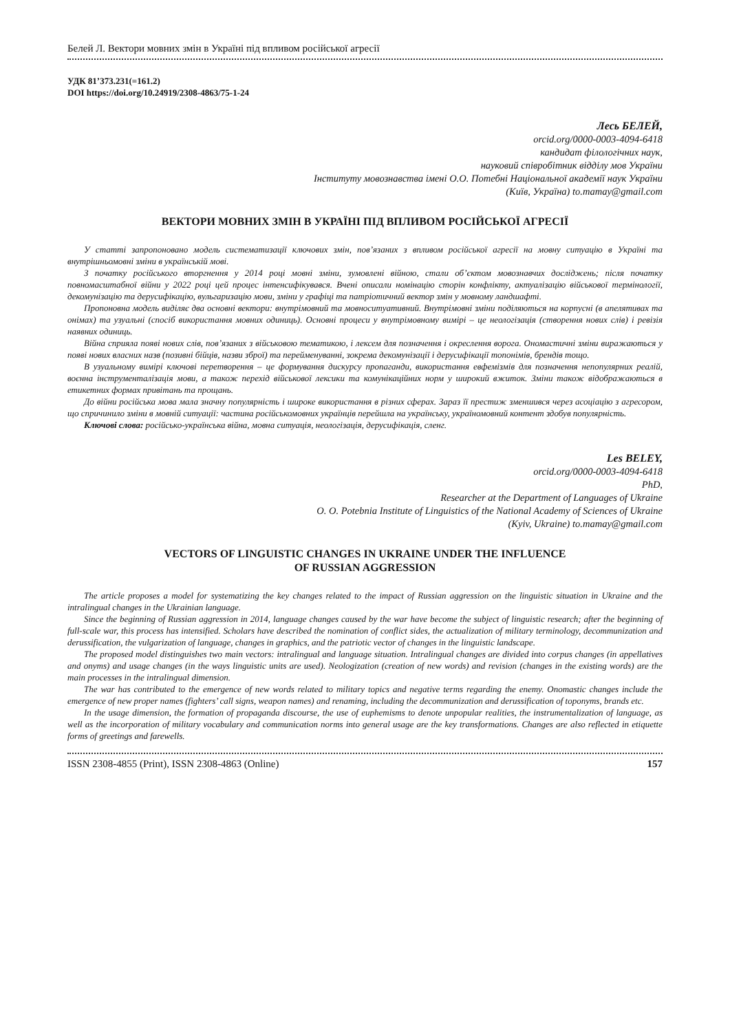Белей Л. Вектори мовних змін в Україні під впливом російської агресії
УДК 81’373.231(=161.2)
DOI https://doi.org/10.24919/2308-4863/75-1-24
Лесь БЕЛЕЙ,
orcid.org/0000-0003-4094-6418
кандидат філологічних наук,
науковий співробітник відділу мов України
Інституту мовознавства імені О.О. Потебні Національної академії наук України
(Київ, Україна) to.mamay@gmail.com
ВЕКТОРИ МОВНИХ ЗМІН В УКРАЇНІ ПІД ВПЛИВОМ РОСІЙСЬКОЇ АГРЕСІЇ
У статті запропоновано модель систематизації ключових змін, пов’язаних з впливом російської агресії на мовну ситуацію в Україні та внутрішньомовні зміни в українській мові.
З початку російського вторгнення у 2014 році мовні зміни, зумовлені війною, стали об’єктом мовознавчих досліджень; після початку повномасштабної війни у 2022 році цей процес інтенсифікувався. Вчені описали номінацію сторін конфлікту, актуалізацію військової термінології, декомунізацію та дерусифікацію, вульгаризацію мови, зміни у графіці та патріотичний вектор змін у мовному ландшафті.
Пропоновна модель виділяє два основні вектори: внутрімовний та мовноситуативний. Внутрімовні зміни поділяються на корпусні (в апелятивах та онімах) та узуальні (спосіб використання мовних одиниць). Основні процеси у внутрімовному вимірі – це неологізація (створення нових слів) і ревізія наявних одиниць.
Війна сприяла появі нових слів, пов’язаних з військовою тематикою, і лексем для позначення і окреслення ворога. Ономастичні зміни виражаються у появі нових власних назв (позивні бійців, назви зброї) та перейменуванні, зокрема декомунізації і дерусифікації топонімів, брендів тощо.
В узуальному вимірі ключові перетворення – це формування дискурсу пропаганди, використання евфемізмів для позначення непопулярних реалій, воєнна інструменталізація мови, а також перехід військової лексики та комунікаційних норм у широкий вжиток. Зміни також відображаються в етикетних формах привітань та прощань.
До війни російська мова мала значну популярність і широке використання в різних сферах. Зараз її престиж зменшився через асоціацію з агресором, що спричинило зміни в мовній ситуації: частина російськомовних українців перейшла на українську, україномовний контент здобув популярність.
Ключові слова: російсько-українська війна, мовна ситуація, неологізація, дерусифікація, сленг.
Les BELEY,
orcid.org/0000-0003-4094-6418
PhD,
Researcher at the Department of Languages of Ukraine
O. O. Potebnia Institute of Linguistics of the National Academy of Sciences of Ukraine
(Kyiv, Ukraine) to.mamay@gmail.com
VECTORS OF LINGUISTIC CHANGES IN UKRAINE UNDER THE INFLUENCE
OF RUSSIAN AGGRESSION
The article proposes a model for systematizing the key changes related to the impact of Russian aggression on the linguistic situation in Ukraine and the intralingual changes in the Ukrainian language.
Since the beginning of Russian aggression in 2014, language changes caused by the war have become the subject of linguistic research; after the beginning of full-scale war, this process has intensified. Scholars have described the nomination of conflict sides, the actualization of military terminology, decommunization and derussification, the vulgarization of language, changes in graphics, and the patriotic vector of changes in the linguistic landscape.
The proposed model distinguishes two main vectors: intralingual and language situation. Intralingual changes are divided into corpus changes (in appellatives and onyms) and usage changes (in the ways linguistic units are used). Neologization (creation of new words) and revision (changes in the existing words) are the main processes in the intralingual dimension.
The war has contributed to the emergence of new words related to military topics and negative terms regarding the enemy. Onomastic changes include the emergence of new proper names (fighters’ call signs, weapon names) and renaming, including the decommunization and derussification of toponyms, brands etc.
In the usage dimension, the formation of propaganda discourse, the use of euphemisms to denote unpopular realities, the instrumentalization of language, as well as the incorporation of military vocabulary and communication norms into general usage are the key transformations. Changes are also reflected in etiquette forms of greetings and farewells.
ISSN 2308-4855 (Print), ISSN 2308-4863 (Online) 157